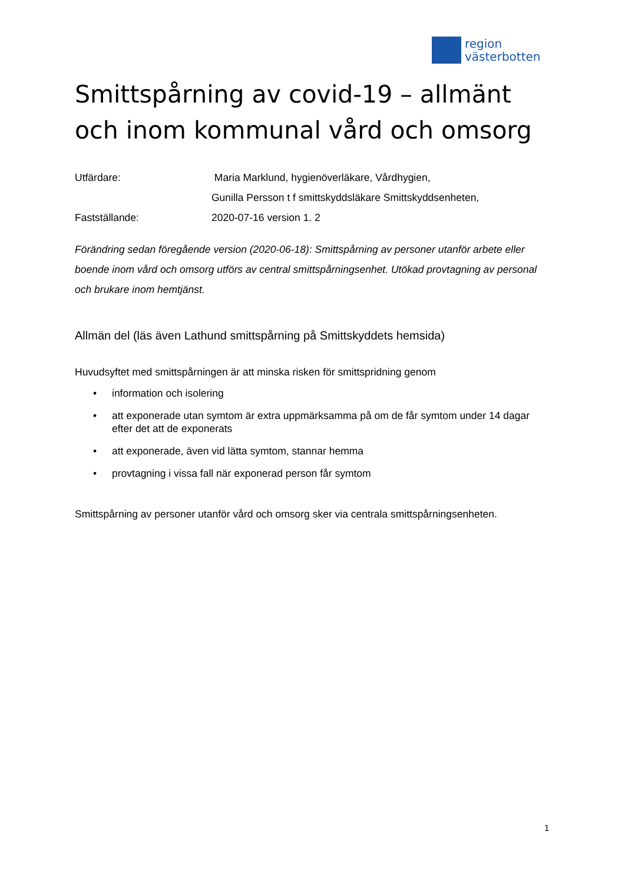region
västerbotten
Smittspårning av covid-19 – allmänt och inom kommunal vård och omsorg
Utfärdare:
Maria Marklund, hygienöverläkare, Vårdhygien,
Gunilla Persson t f smittskyddsläkare Smittskyddsenheten,
Fastställande:
2020-07-16 version 1. 2
Förändring sedan föregående version (2020-06-18): Smittspårning av personer utanför arbete eller boende inom vård och omsorg utförs av central smittspårningsenhet. Utökad provtagning av personal och brukare inom hemtjänst.
Allmän del (läs även Lathund smittspårning på Smittskyddets hemsida)
Huvudsyftet med smittspårningen är att minska risken för smittspridning genom
• information och isolering
• att exponerade utan symtom är extra uppmärksamma på om de får symtom under 14 dagar efter det att de exponerats
• att exponerade, även vid lätta symtom, stannar hemma
• provtagning i vissa fall när exponerad person får symtom
Smittspårning av personer utanför vård och omsorg sker via centrala smittspårningsenheten.
1